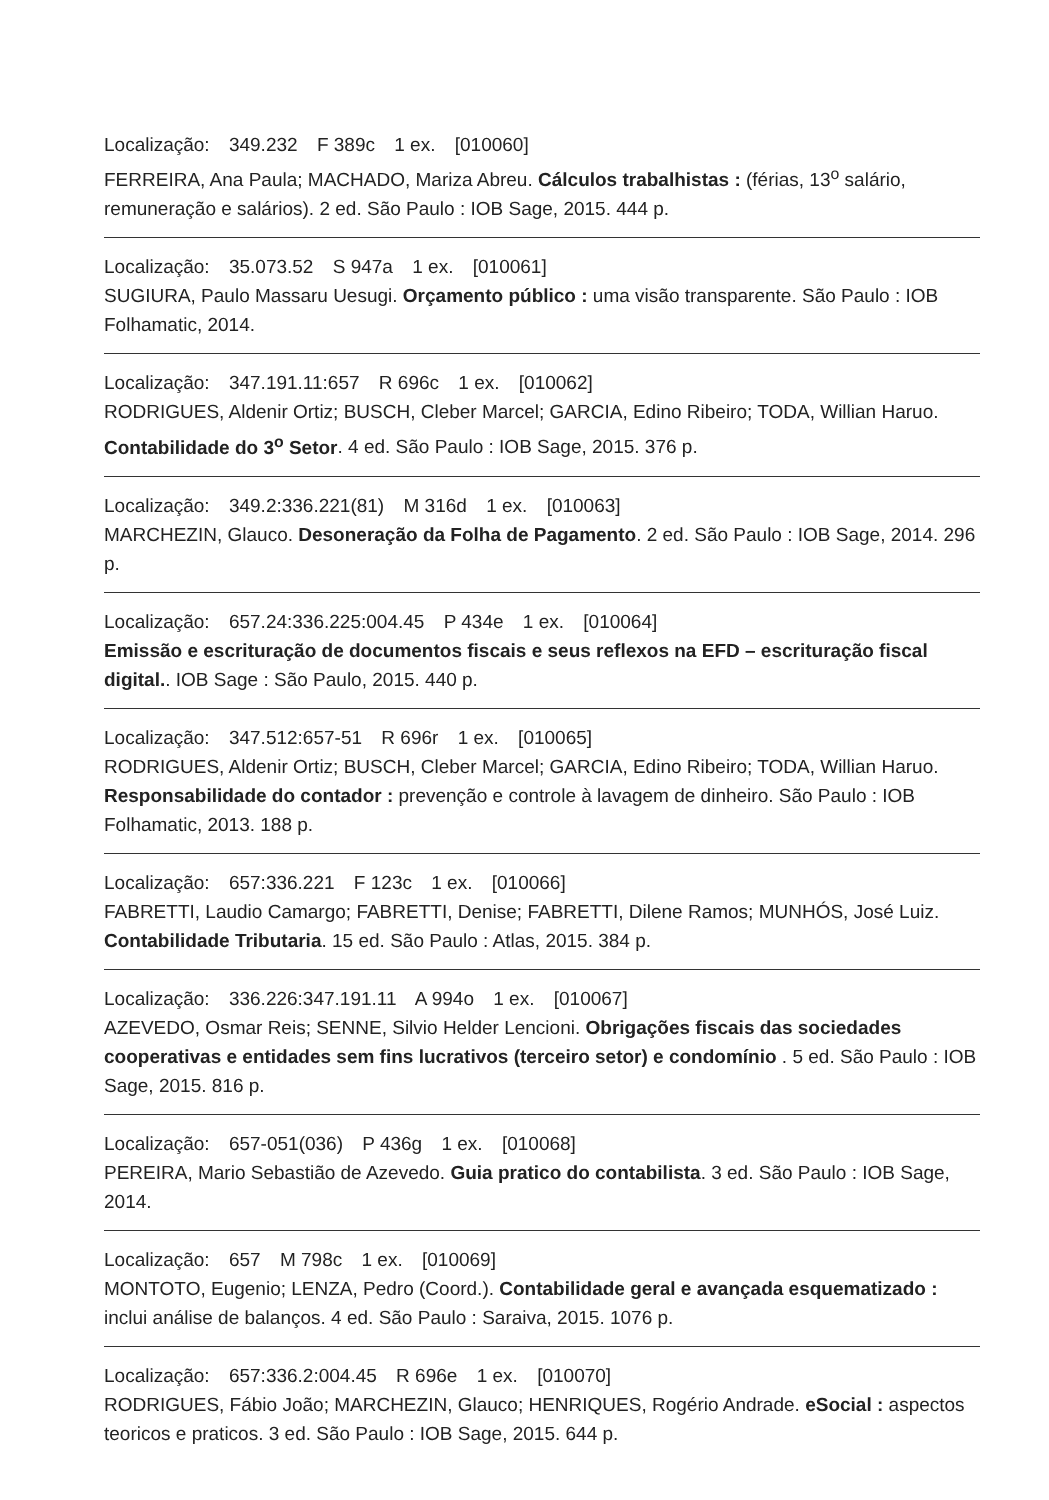Localização: 349.232 F 389c 1 ex. [010060]
FERREIRA, Ana Paula; MACHADO, Mariza Abreu. Cálculos trabalhistas : (férias, 13<sup>o</sup> salário, remuneração e salários). 2 ed. São Paulo : IOB Sage, 2015. 444 p.
Localização: 35.073.52 S 947a 1 ex. [010061]
SUGIURA, Paulo Massaru Uesugi. Orçamento público : uma visão transparente. São Paulo : IOB Folhamatic, 2014.
Localização: 347.191.11:657 R 696c 1 ex. [010062]
RODRIGUES, Aldenir Ortiz; BUSCH, Cleber Marcel; GARCIA, Edino Ribeiro; TODA, Willian Haruo. Contabilidade do 3<sup>o</sup> Setor. 4 ed. São Paulo : IOB Sage, 2015. 376 p.
Localização: 349.2:336.221(81) M 316d 1 ex. [010063]
MARCHEZIN, Glauco. Desoneração da Folha de Pagamento. 2 ed. São Paulo : IOB Sage, 2014. 296 p.
Localização: 657.24:336.225:004.45 P 434e 1 ex. [010064]
Emissão e escrituração de documentos fiscais e seus reflexos na EFD – escrituração fiscal digital.. IOB Sage : São Paulo, 2015. 440 p.
Localização: 347.512:657-51 R 696r 1 ex. [010065]
RODRIGUES, Aldenir Ortiz; BUSCH, Cleber Marcel; GARCIA, Edino Ribeiro; TODA, Willian Haruo. Responsabilidade do contador : prevenção e controle à lavagem de dinheiro. São Paulo : IOB Folhamatic, 2013. 188 p.
Localização: 657:336.221 F 123c 1 ex. [010066]
FABRETTI, Laudio Camargo; FABRETTI, Denise; FABRETTI, Dilene Ramos; MUNHÓS, José Luiz. Contabilidade Tributaria. 15 ed. São Paulo : Atlas, 2015. 384 p.
Localização: 336.226:347.191.11 A 994o 1 ex. [010067]
AZEVEDO, Osmar Reis; SENNE, Silvio Helder Lencioni. Obrigações fiscais das sociedades cooperativas e entidades sem fins lucrativos (terceiro setor) e condomínio . 5 ed. São Paulo : IOB Sage, 2015. 816 p.
Localização: 657-051(036) P 436g 1 ex. [010068]
PEREIRA, Mario Sebastião de Azevedo. Guia pratico do contabilista. 3 ed. São Paulo : IOB Sage, 2014.
Localização: 657 M 798c 1 ex. [010069]
MONTOTO, Eugenio; LENZA, Pedro (Coord.). Contabilidade geral e avançada esquematizado : inclui análise de balanços. 4 ed. São Paulo : Saraiva, 2015. 1076 p.
Localização: 657:336.2:004.45 R 696e 1 ex. [010070]
RODRIGUES, Fábio João; MARCHEZIN, Glauco; HENRIQUES, Rogério Andrade. eSocial : aspectos teoricos e praticos. 3 ed. São Paulo : IOB Sage, 2015. 644 p.